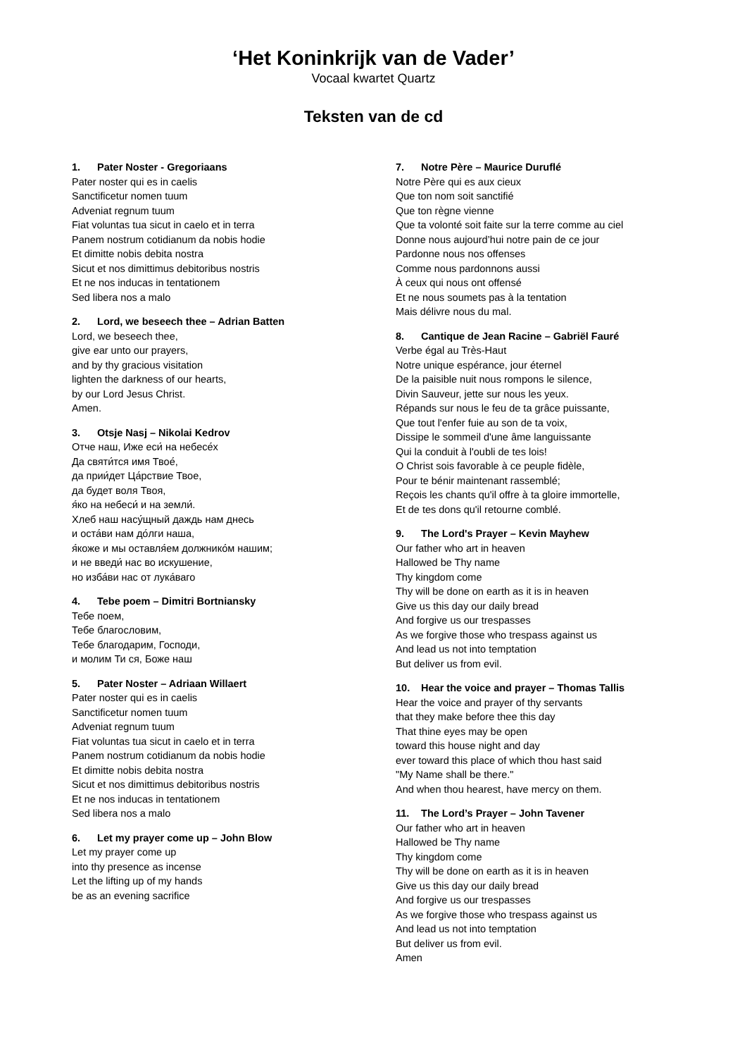‘Het Koninkrijk van de Vader’
Vocaal kwartet Quartz
Teksten van de cd
1. Pater Noster - Gregoriaans
Pater noster qui es in caelis
Sanctificetur nomen tuum
Adveniat regnum tuum
Fiat voluntas tua sicut in caelo et in terra
Panem nostrum cotidianum da nobis hodie
Et dimitte nobis debita nostra
Sicut et nos dimittimus debitoribus nostris
Et ne nos inducas in tentationem
Sed libera nos a malo
2. Lord, we beseech thee – Adrian Batten
Lord, we beseech thee,
give ear unto our prayers,
and by thy gracious visitation
lighten the darkness of our hearts,
by our Lord Jesus Christ.
Amen.
3. Otsje Nasj – Nikolai Kedrov
Отче наш, Иже еси́ на небесе́х
Да святи́тся имя Твое́,
да прии́дет Ца́рствие Твое,
да будет воля Твоя,
я́ко на небеси́ и на земли́.
Хлеб наш насу́щный даждь нам днесь
и оста́ви нам до́лги наша,
я́коже и мы оставля́ем должнико́м нашим;
и не введи́ нас во искушение,
но изба́ви нас от лука́ваго
4. Tebe poem – Dimitri Bortniansky
Тебе поем,
Тебе благословим,
Тебе благодарим, Господи,
и молим Ти ся, Боже наш
5. Pater Noster – Adriaan Willaert
Pater noster qui es in caelis
Sanctificetur nomen tuum
Adveniat regnum tuum
Fiat voluntas tua sicut in caelo et in terra
Panem nostrum cotidianum da nobis hodie
Et dimitte nobis debita nostra
Sicut et nos dimittimus debitoribus nostris
Et ne nos inducas in tentationem
Sed libera nos a malo
6. Let my prayer come up – John Blow
Let my prayer come up
into thy presence as incense
Let the lifting up of my hands
be as an evening sacrifice
7. Notre Père – Maurice Duruflé
Notre Père qui es aux cieux
Que ton nom soit sanctifié
Que ton règne vienne
Que ta volonté soit faite sur la terre comme au ciel
Donne nous aujourd’hui notre pain de ce jour
Pardonne nous nos offenses
Comme nous pardonnons aussi
À ceux qui nous ont offensé
Et ne nous soumets pas à la tentation
Mais délivre nous du mal.
8. Cantique de Jean Racine – Gabriël Fauré
Verbe égal au Très-Haut
Notre unique espérance, jour éternel
De la paisible nuit nous rompons le silence,
Divin Sauveur, jette sur nous les yeux.
Répands sur nous le feu de ta grâce puissante,
Que tout l'enfer fuie au son de ta voix,
Dissipe le sommeil d'une âme languissante
Qui la conduit à l'oubli de tes lois!
O Christ sois favorable à ce peuple fidèle,
Pour te bénir maintenant rassemblé;
Reçois les chants qu'il offre à ta gloire immortelle,
Et de tes dons qu'il retourne comblé.
9. The Lord's Prayer – Kevin Mayhew
Our father who art in heaven
Hallowed be Thy name
Thy kingdom come
Thy will be done on earth as it is in heaven
Give us this day our daily bread
And forgive us our trespasses
As we forgive those who trespass against us
And lead us not into temptation
But deliver us from evil.
10. Hear the voice and prayer – Thomas Tallis
Hear the voice and prayer of thy servants
that they make before thee this day
That thine eyes may be open
toward this house night and day
ever toward this place of which thou hast said
"My Name shall be there."
And when thou hearest, have mercy on them.
11. The Lord’s Prayer – John Tavener
Our father who art in heaven
Hallowed be Thy name
Thy kingdom come
Thy will be done on earth as it is in heaven
Give us this day our daily bread
And forgive us our trespasses
As we forgive those who trespass against us
And lead us not into temptation
But deliver us from evil.
Amen